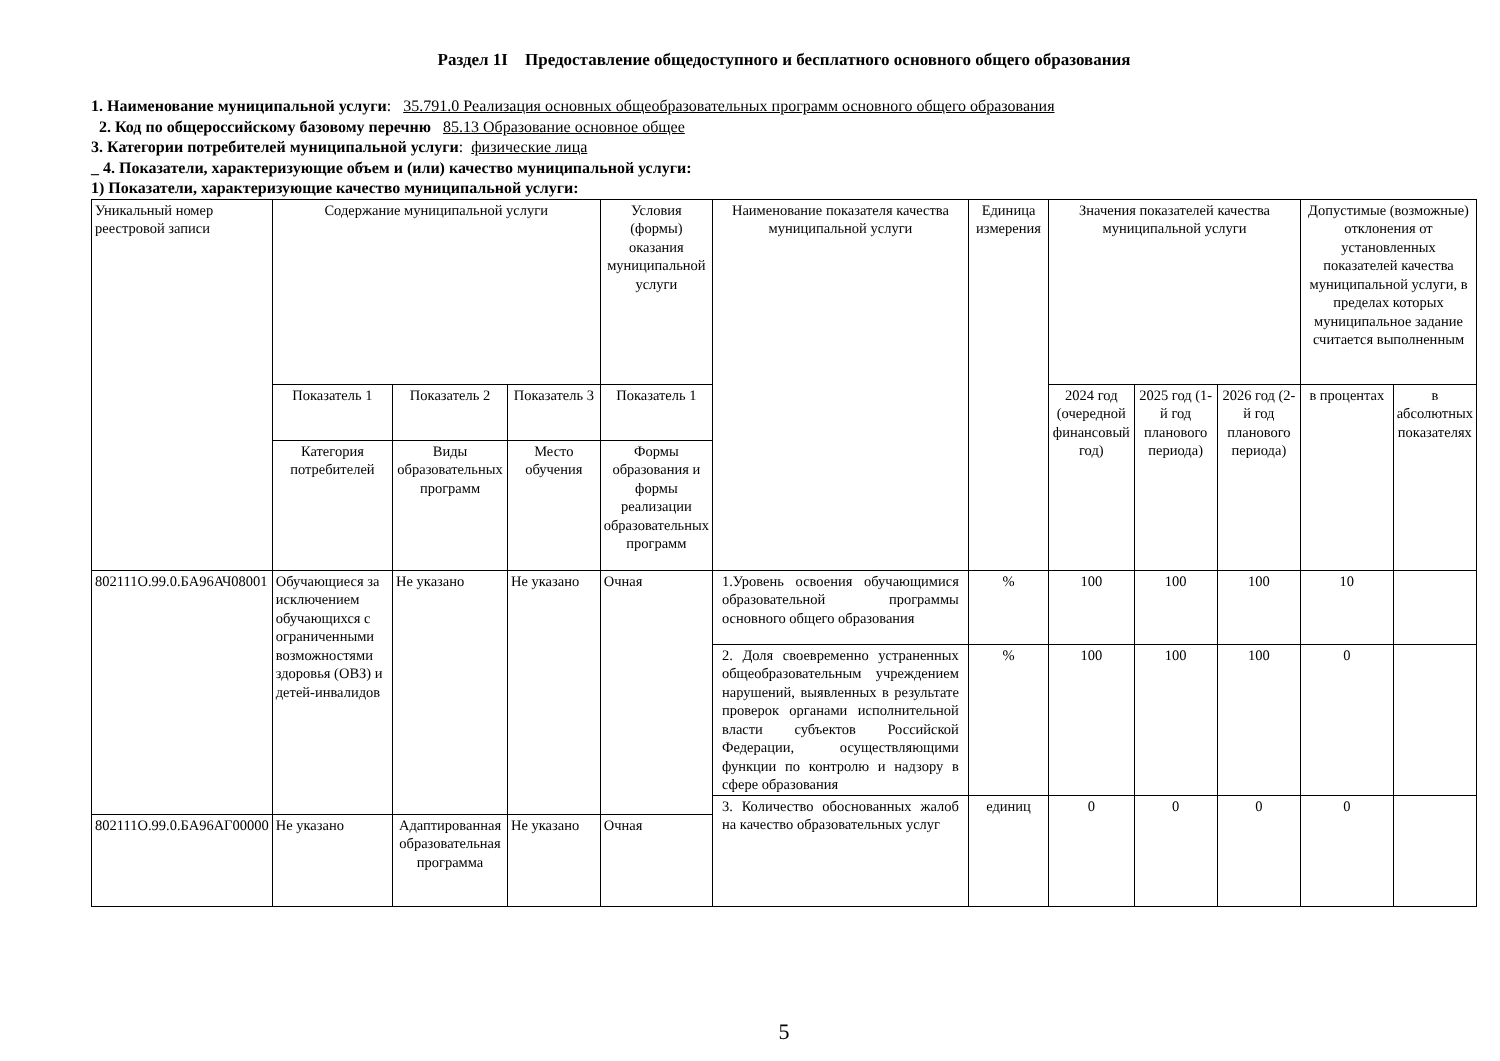Раздел 1I Предоставление общедоступного и бесплатного основного общего образования
1. Наименование муниципальной услуги: 35.791.0 Реализация основных общеобразовательных программ основного общего образования
2. Код по общероссийскому базовому перечню 85.13 Образование основное общее
3. Категории потребителей муниципальной услуги: физические лица
_ 4. Показатели, характеризующие объем и (или) качество муниципальной услуги:
1) Показатели, характеризующие качество муниципальной услуги:
| Уникальный номер реестровой записи | Содержание муниципальной услуги | | | Условия (формы) оказания муниципальной услуги | Наименование показателя качества муниципальной услуги | Единица измерения | Значения показателей качества муниципальной услуги | | | Допустимые (возможные) отклонения от установленных показателей качества муниципальной услуги, в пределах которых муниципальное задание считается выполненным | |
| --- | --- | --- | --- | --- | --- | --- | --- | --- | --- | --- | --- |
| | Показатель 1 | Показатель 2 | Показатель 3 | Показатель 1 | | | 2024 год (очередной финансовый год) | 2025 год (1-й год планового периода) | 2026 год (2-й год планового периода) | в процентах | в абсолютных показателях |
| | Категория потребителей | Виды образовательных программ | Место обучения | Формы образования и формы реализации образовательных программ | | | | | | | |
| 802111О.99.0.БА96АЧ08001 | Обучающиеся за исключением обучающихся с ограниченными возможностями здоровья (ОВЗ) и детей-инвалидов | Не указано | Не указано | Очная | 1.Уровень освоения обучающимися образовательной программы основного общего образования | % | 100 | 100 | 100 | 10 | |
| | | | | | 2. Доля своевременно устраненных общеобразовательным учреждением нарушений, выявленных в результате проверок органами исполнительной власти субъектов Российской Федерации, осуществляющими функции по контролю и надзору в сфере образования | % | 100 | 100 | 100 | 0 | |
| | | | | | 3. Количество обоснованных жалоб на качество образовательных услуг | единиц | 0 | 0 | 0 | 0 | |
| 802111О.99.0.БА96АГ00000 | Не указано | Адаптированная образовательная программа | Не указано | Очная | | | | | | | |
5